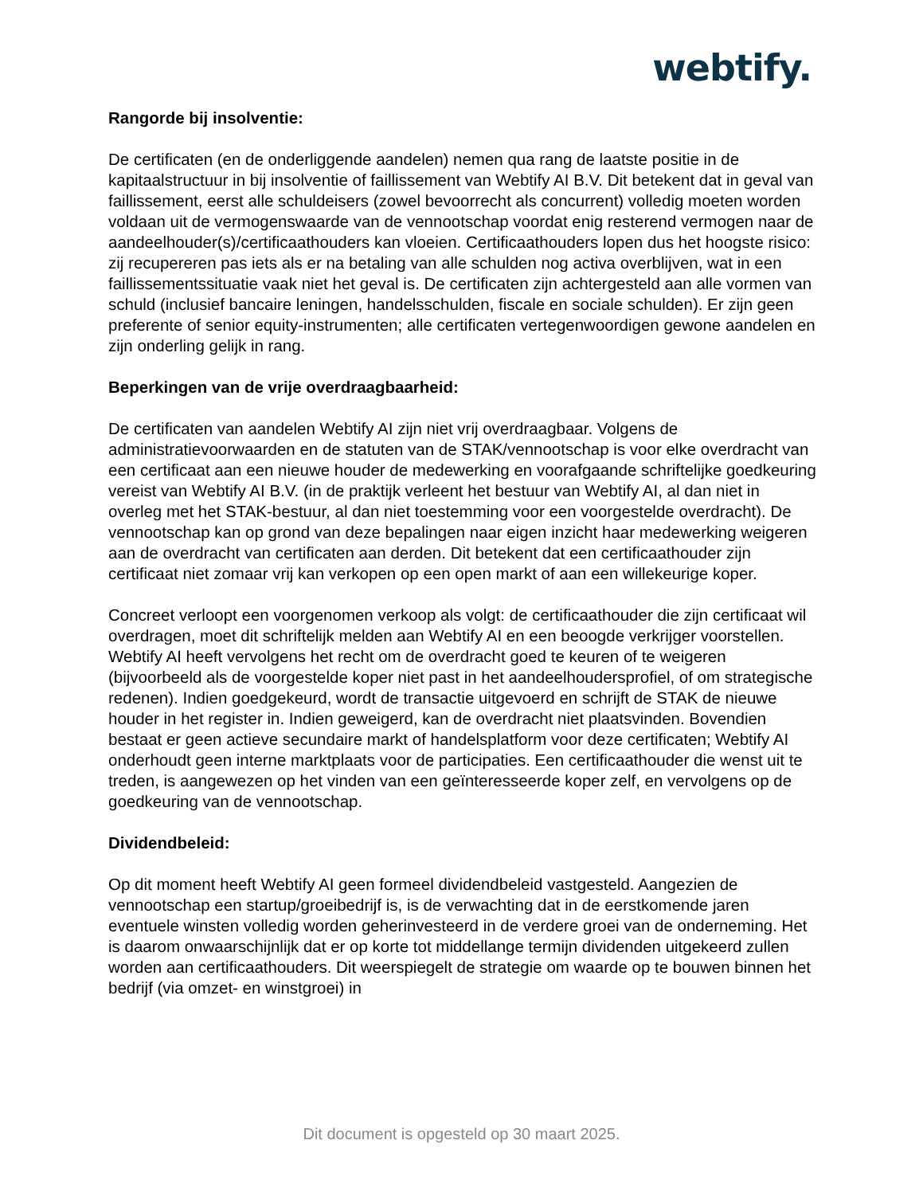webtify.
Rangorde bij insolventie:
De certificaten (en de onderliggende aandelen) nemen qua rang de laatste positie in de kapitaalstructuur in bij insolventie of faillissement van Webtify AI B.V. Dit betekent dat in geval van faillissement, eerst alle schuldeisers (zowel bevoorrecht als concurrent) volledig moeten worden voldaan uit de vermogenswaarde van de vennootschap voordat enig resterend vermogen naar de aandeelhouder(s)/certificaathouders kan vloeien. Certificaathouders lopen dus het hoogste risico: zij recupereren pas iets als er na betaling van alle schulden nog activa overblijven, wat in een faillissementssituatie vaak niet het geval is. De certificaten zijn achtergesteld aan alle vormen van schuld (inclusief bancaire leningen, handelsschulden, fiscale en sociale schulden). Er zijn geen preferente of senior equity-instrumenten; alle certificaten vertegenwoordigen gewone aandelen en zijn onderling gelijk in rang.
Beperkingen van de vrije overdraagbaarheid:
De certificaten van aandelen Webtify AI zijn niet vrij overdraagbaar. Volgens de administratievoorwaarden en de statuten van de STAK/vennootschap is voor elke overdracht van een certificaat aan een nieuwe houder de medewerking en voorafgaande schriftelijke goedkeuring vereist van Webtify AI B.V. (in de praktijk verleent het bestuur van Webtify AI, al dan niet in overleg met het STAK-bestuur, al dan niet toestemming voor een voorgestelde overdracht). De vennootschap kan op grond van deze bepalingen naar eigen inzicht haar medewerking weigeren aan de overdracht van certificaten aan derden. Dit betekent dat een certificaathouder zijn certificaat niet zomaar vrij kan verkopen op een open markt of aan een willekeurige koper.
Concreet verloopt een voorgenomen verkoop als volgt: de certificaathouder die zijn certificaat wil overdragen, moet dit schriftelijk melden aan Webtify AI en een beoogde verkrijger voorstellen. Webtify AI heeft vervolgens het recht om de overdracht goed te keuren of te weigeren (bijvoorbeeld als de voorgestelde koper niet past in het aandeelhoudersprofiel, of om strategische redenen). Indien goedgekeurd, wordt de transactie uitgevoerd en schrijft de STAK de nieuwe houder in het register in. Indien geweigerd, kan de overdracht niet plaatsvinden. Bovendien bestaat er geen actieve secundaire markt of handelsplatform voor deze certificaten; Webtify AI onderhoudt geen interne marktplaats voor de participaties. Een certificaathouder die wenst uit te treden, is aangewezen op het vinden van een geïnteresseerde koper zelf, en vervolgens op de goedkeuring van de vennootschap.
Dividendbeleid:
Op dit moment heeft Webtify AI geen formeel dividendbeleid vastgesteld. Aangezien de vennootschap een startup/groeibedrijf is, is de verwachting dat in de eerstkomende jaren eventuele winsten volledig worden geherinvesteerd in de verdere groei van de onderneming. Het is daarom onwaarschijnlijk dat er op korte tot middellange termijn dividenden uitgekeerd zullen worden aan certificaathouders. Dit weerspiegelt de strategie om waarde op te bouwen binnen het bedrijf (via omzet- en winstgroei) in
Dit document is opgesteld op 30 maart 2025.